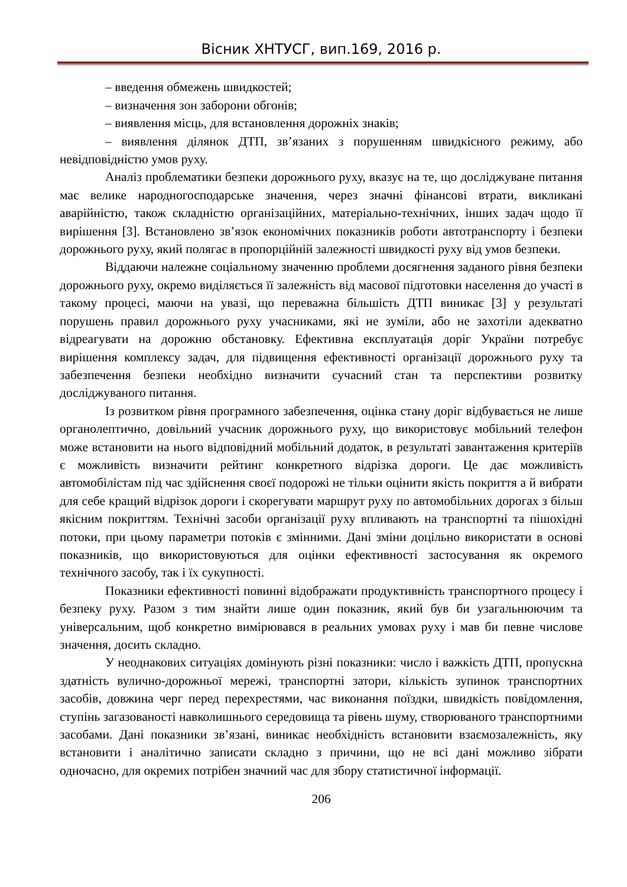Вісник ХНТУСГ, вип.169, 2016 р.
– введення обмежень швидкостей;
– визначення зон заборони обгонів;
– виявлення місць, для встановлення дорожніх знаків;
– виявлення ділянок ДТП, зв’язаних з порушенням швидкісного режиму, або невідповідністю умов руху.
Аналіз проблематики безпеки дорожнього руху, вказує на те, що досліджуване питання має велике народногосподарське значення, через значні фінансові втрати, викликані аварійністю, також складністю організаційних, матеріально-технічних, інших задач щодо її вирішення [3]. Встановлено зв’язок економічних показників роботи автотранспорту і безпеки дорожнього руху, який полягає в пропорційній залежності швидкості руху від умов безпеки.
Віддаючи належне соціальному значенню проблеми досягнення заданого рівня безпеки дорожнього руху, окремо виділяється її залежність від масової підготовки населення до участі в такому процесі, маючи на увазі, що переважна більшість ДТП виникає [3] у результаті порушень правил дорожнього руху учасниками, які не зуміли, або не захотіли адекватно відреагувати на дорожню обстановку. Ефективна експлуатація доріг України потребує вирішення комплексу задач, для підвищення ефективності організації дорожнього руху та забезпечення безпеки необхідно визначити сучасний стан та перспективи розвитку досліджуваного питання.
Із розвитком рівня програмного забезпечення, оцінка стану доріг відбувається не лише органолептично, довільний учасник дорожнього руху, що використовує мобільний телефон може встановити на нього відповідний мобільний додаток, в результаті завантаження критеріїв є можливість визначити рейтинг конкретного відрізка дороги. Це дає можливість автомобілістам під час здійснення своєї подорожі не тільки оцінити якість покриття а й вибрати для себе кращий відрізок дороги і скорегувати маршрут руху по автомобільних дорогах з більш якісним покриттям. Технічні засоби організації руху впливають на транспортні та пішохідні потоки, при цьому параметри потоків є змінними. Дані зміни доцільно використати в основі показників, що використовуються для оцінки ефективності застосування як окремого технічного засобу, так і їх сукупності.
Показники ефективності повинні відображати продуктивність транспортного процесу і безпеку руху. Разом з тим знайти лише один показник, який був би узагальнюючим та універсальним, щоб конкретно вимірювався в реальних умовах руху і мав би певне числове значення, досить складно.
У неоднакових ситуаціях домінують різні показники: число і важкість ДТП, пропускна здатність вулично-дорожньої мережі, транспортні затори, кількість зупинок транспортних засобів, довжина черг перед перехрестями, час виконання поїздки, швидкість повідомлення, ступінь загазованості навколишнього середовища та рівень шуму, створюваного транспортними засобами. Дані показники зв’язані, виникає необхідність встановити взаємозалежність, яку встановити і аналітично записати складно з причини, що не всі дані можливо зібрати одночасно, для окремих потрібен значний час для збору статистичної інформації.
206